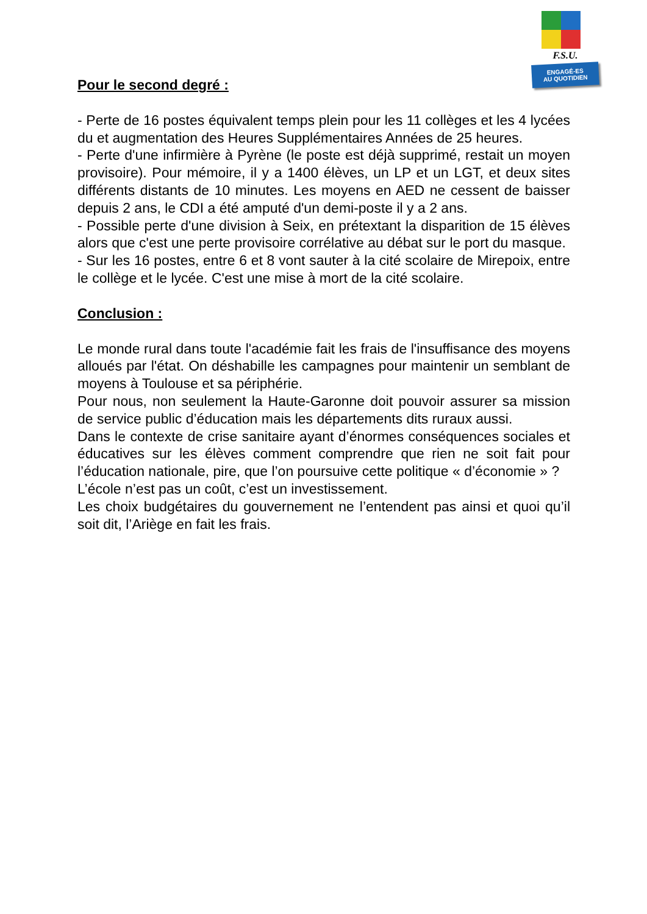F.S.U.
ENGAGÉ-ES
AU QUOTIDIEN
Pour le second degré :
- Perte de 16 postes équivalent temps plein pour les 11 collèges et les 4 lycées du et augmentation des Heures Supplémentaires Années de 25 heures.
- Perte d'une infirmière à Pyrène (le poste est déjà supprimé, restait un moyen provisoire). Pour mémoire, il y a 1400 élèves, un LP et un LGT, et deux sites différents distants de 10 minutes. Les moyens en AED ne cessent de baisser depuis 2 ans, le CDI a été amputé d'un demi-poste il y a 2 ans.
- Possible perte d'une division à Seix, en prétextant la disparition de 15 élèves alors que c'est une perte provisoire corrélative au débat sur le port du masque.
- Sur les 16 postes, entre 6 et 8 vont sauter à la cité scolaire de Mirepoix, entre le collège et le lycée. C'est une mise à mort de la cité scolaire.
Conclusion :
Le monde rural dans toute l'académie fait les frais de l'insuffisance des moyens alloués par l'état. On déshabille les campagnes pour maintenir un semblant de moyens à Toulouse et sa périphérie.
Pour nous, non seulement la Haute-Garonne doit pouvoir assurer sa mission de service public d’éducation mais les départements dits ruraux aussi.
Dans le contexte de crise sanitaire ayant d’énormes conséquences sociales et éducatives sur les élèves comment comprendre que rien ne soit fait pour l’éducation nationale, pire, que l’on poursuive cette politique « d’économie » ?
L’école n’est pas un coût, c’est un investissement.
Les choix budgétaires du gouvernement ne l’entendent pas ainsi et quoi qu’il soit dit, l’Ariège en fait les frais.